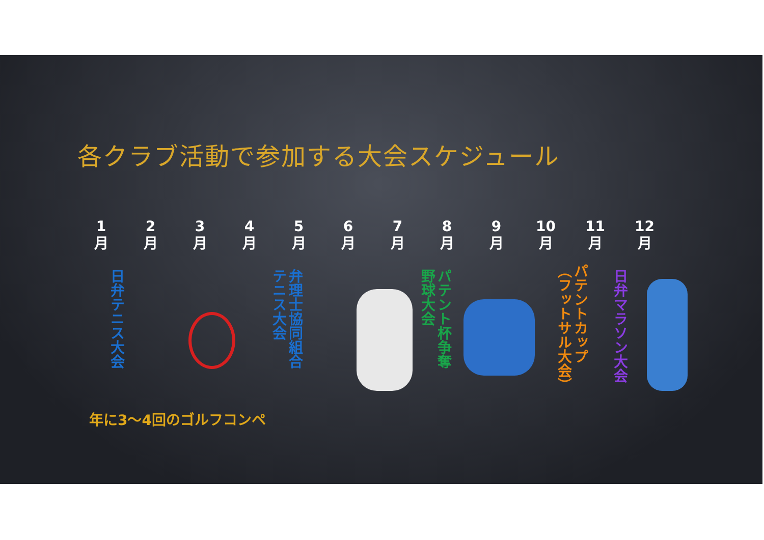各クラブ活動で参加する大会スケジュール
1
月
2
月
3
月
4
月
5
月
6
月
7
月
8
月
9
月
10
月
11
月
12
月
日弁テニス大会
弁理士協同組合
テニス大会
パテント杯争奪
野球大会
パテントカップ
（フットサル大会）
日弁マラソン大会
年に3～4回のゴルフコンペ